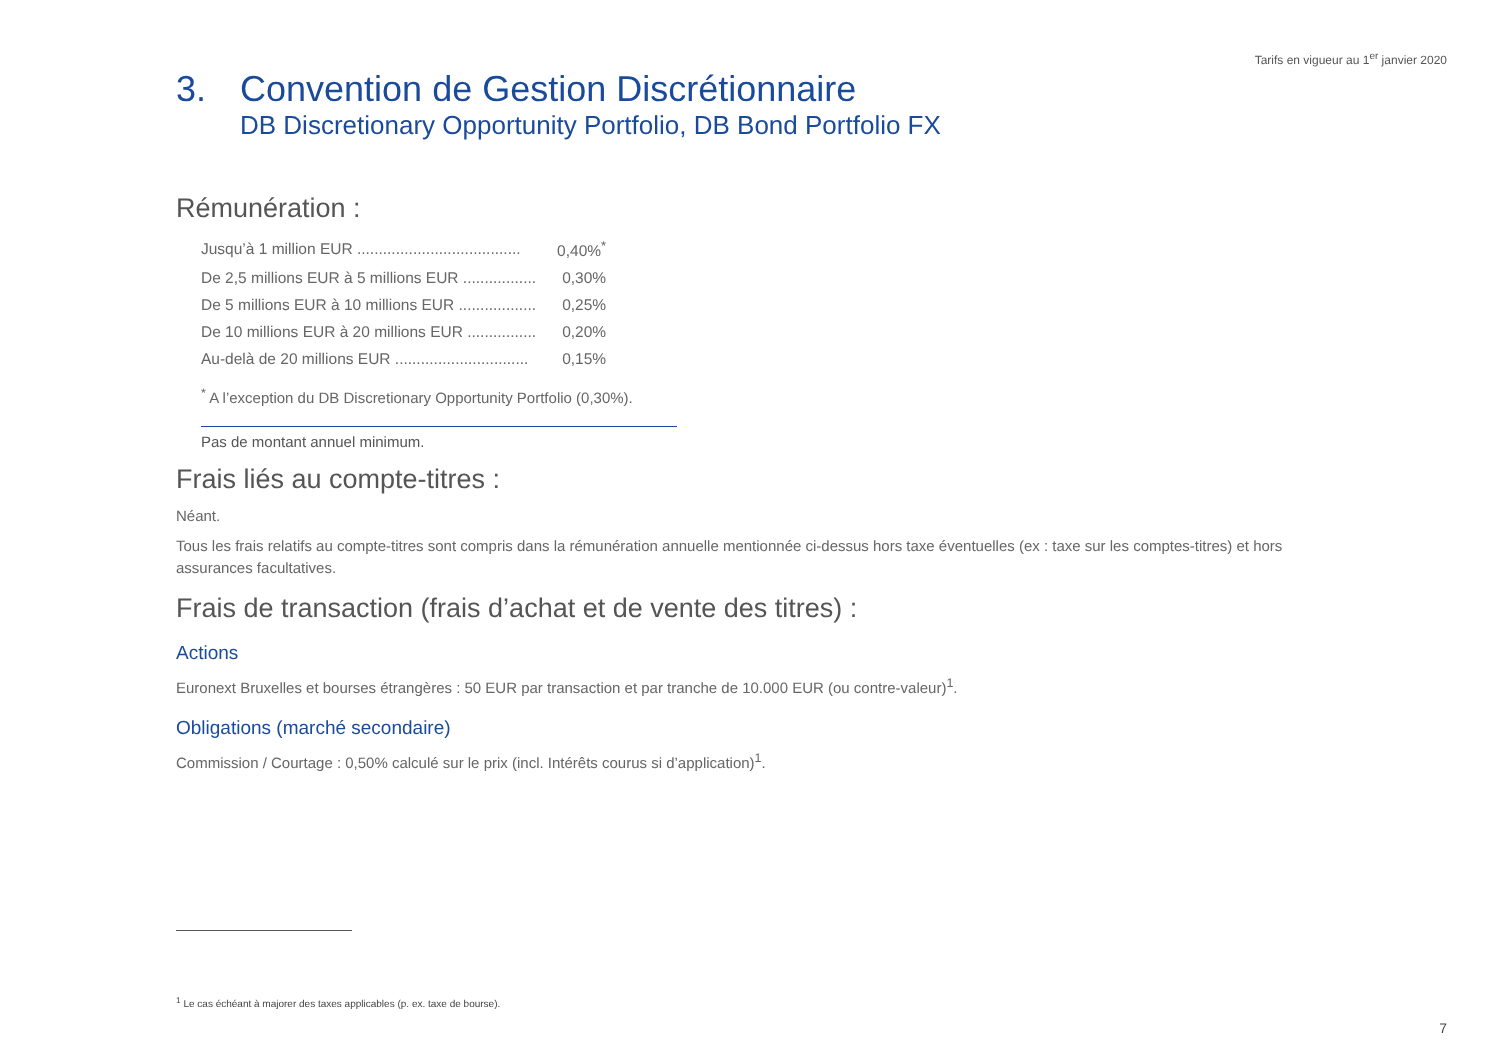Tarifs en vigueur au 1<sup>er</sup> janvier 2020
3. Convention de Gestion Discrétionnaire
DB Discretionary Opportunity Portfolio, DB Bond Portfolio FX
Rémunération :
| Jusqu’à 1 million EUR ...................................... | 0,40%<sup>*</sup> |
| De 2,5 millions EUR à 5 millions EUR ................. | 0,30% |
| De 5 millions EUR à 10 millions EUR .................. | 0,25% |
| De 10 millions EUR à 20 millions EUR ................ | 0,20% |
| Au-delà de 20 millions EUR ............................... | 0,15% |
<sup>*</sup> A l’exception du DB Discretionary Opportunity Portfolio (0,30%).
Pas de montant annuel minimum.
Frais liés au compte-titres :
Néant.
Tous les frais relatifs au compte-titres sont compris dans la rémunération annuelle mentionnée ci-dessus hors taxe éventuelles (ex : taxe sur les comptes-titres) et hors assurances facultatives.
Frais de transaction (frais d’achat et de vente des titres) :
Actions
Euronext Bruxelles et bourses étrangères : 50 EUR par transaction et par tranche de 10.000 EUR (ou contre-valeur)<sup>1</sup>.
Obligations (marché secondaire)
Commission / Courtage : 0,50% calculé sur le prix (incl. Intérêts courus si d’application)<sup>1</sup>.
<sup>1</sup> Le cas échéant à majorer des taxes applicables (p. ex. taxe de bourse).
7